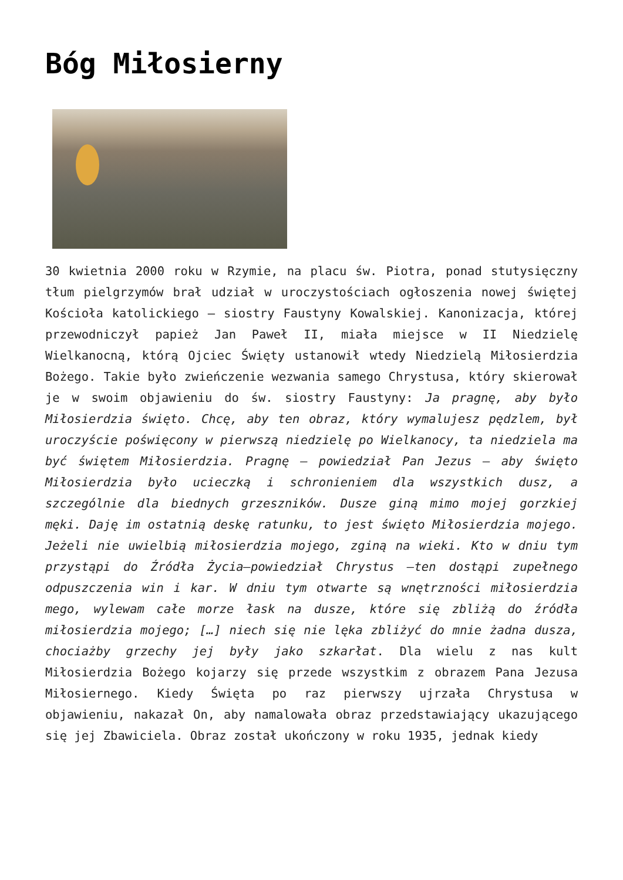Bóg Miłosierny
30 kwietnia 2000 roku w Rzymie, na placu św. Piotra, ponad stutysięczny tłum pielgrzymów brał udział w uroczystościach ogłoszenia nowej świętej Kościoła katolickiego – siostry Faustyny Kowalskiej. Kanonizacja, której przewodniczył papież Jan Paweł II, miała miejsce w II Niedzielę Wielkanocną, którą Ojciec Święty ustanowił wtedy Niedzielą Miłosierdzia Bożego. Takie było zwieńczenie wezwania samego Chrystusa, który skierował je w swoim objawieniu do św. siostry Faustyny: Ja pragnę, aby było Miłosierdzia święto. Chcę, aby ten obraz, który wymalujesz pędzlem, był uroczyście poświęcony w pierwszą niedzielę po Wielkanocy, ta niedziela ma być świętem Miłosierdzia. Pragnę – powiedział Pan Jezus – aby święto Miłosierdzia było ucieczką i schronieniem dla wszystkich dusz, a szczególnie dla biednych grzeszników. Dusze giną mimo mojej gorzkiej męki. Daję im ostatnią deskę ratunku, to jest święto Miłosierdzia mojego. Jeżeli nie uwielbią miłosierdzia mojego, zginą na wieki. Kto w dniu tym przystąpi do Źródła Życia–powiedział Chrystus –ten dostąpi zupełnego odpuszczenia win i kar. W dniu tym otwarte są wnętrzności miłosierdzia mego, wylewam całe morze łask na dusze, które się zbliżą do źródła miłosierdzia mojego; […] niech się nie lęka zbliżyć do mnie żadna dusza, chociażby grzechy jej były jako szkarłat. Dla wielu z nas kult Miłosierdzia Bożego kojarzy się przede wszystkim z obrazem Pana Jezusa Miłosiernego. Kiedy Święta po raz pierwszy ujrzała Chrystusa w objawieniu, nakazał On, aby namalowała obraz przedstawiający ukazującego się jej Zbawiciela. Obraz został ukończony w roku 1935, jednak kiedy